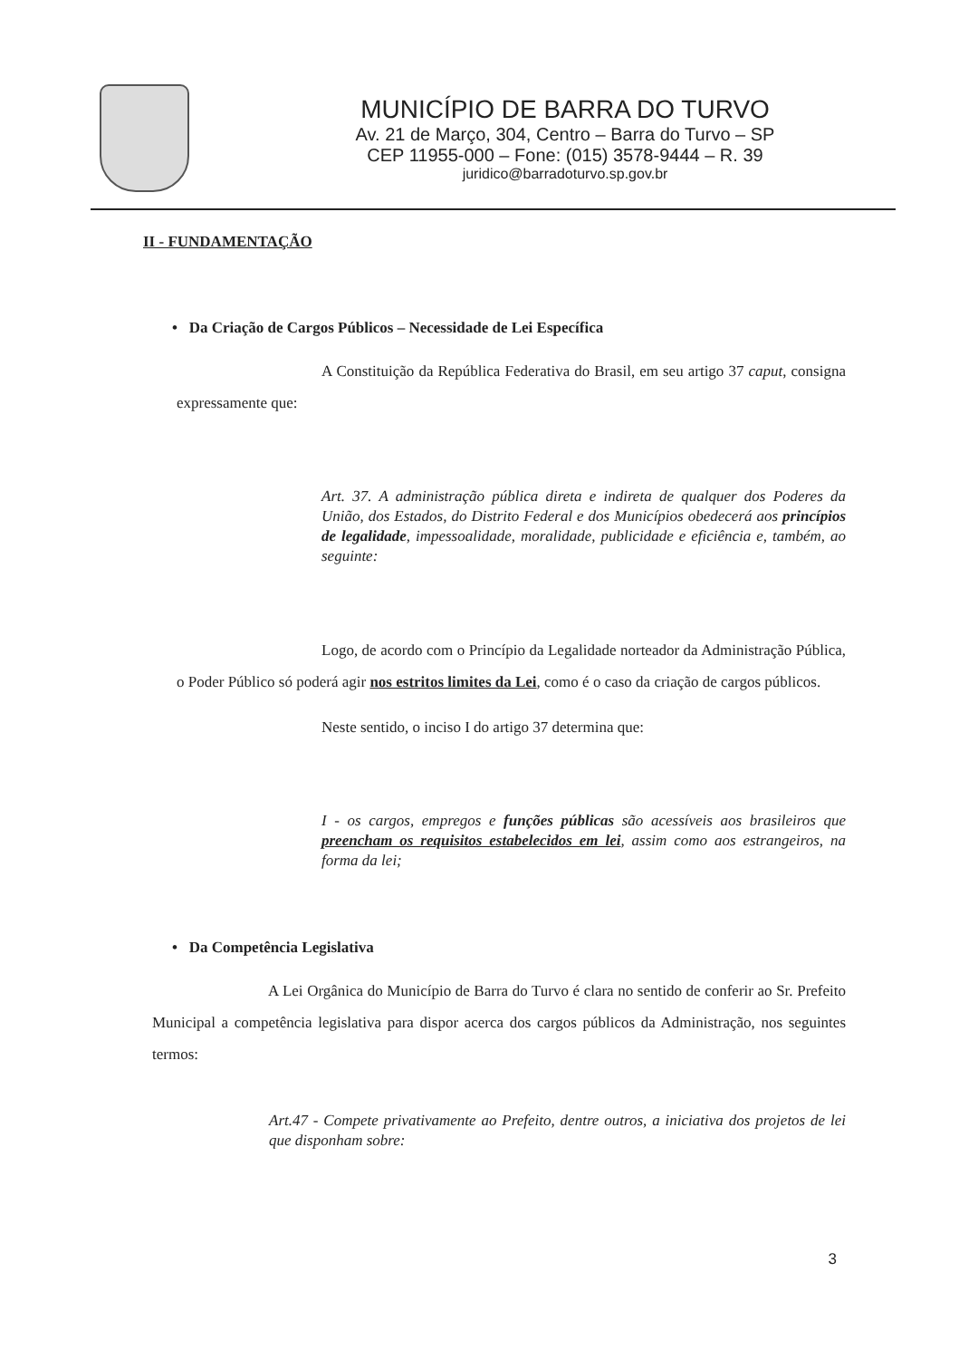MUNICÍPIO DE BARRA DO TURVO
Av. 21 de Março, 304, Centro – Barra do Turvo – SP
CEP 11955-000 – Fone: (015) 3578-9444 – R. 39
juridico@barradoturvo.sp.gov.br
II - FUNDAMENTAÇÃO
• Da Criação de Cargos Públicos – Necessidade de Lei Específica
A Constituição da República Federativa do Brasil, em seu artigo 37 caput, consigna expressamente que:
Art. 37. A administração pública direta e indireta de qualquer dos Poderes da União, dos Estados, do Distrito Federal e dos Municípios obedecerá aos princípios de legalidade, impessoalidade, moralidade, publicidade e eficiência e, também, ao seguinte:
Logo, de acordo com o Princípio da Legalidade norteador da Administração Pública, o Poder Público só poderá agir nos estritos limites da Lei, como é o caso da criação de cargos públicos.
Neste sentido, o inciso I do artigo 37 determina que:
I - os cargos, empregos e funções públicas são acessíveis aos brasileiros que preencham os requisitos estabelecidos em lei, assim como aos estrangeiros, na forma da lei;
• Da Competência Legislativa
A Lei Orgânica do Município de Barra do Turvo é clara no sentido de conferir ao Sr. Prefeito Municipal a competência legislativa para dispor acerca dos cargos públicos da Administração, nos seguintes termos:
Art.47 - Compete privativamente ao Prefeito, dentre outros, a iniciativa dos projetos de lei que disponham sobre:
3